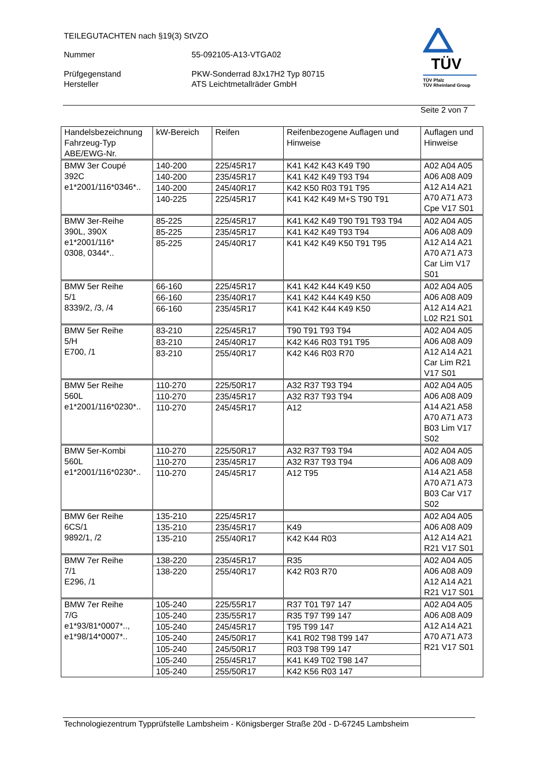TEILEGUTACHTEN nach §19(3) StVZO
Nummer 55-092105-A13-VTGA02
Prüfgegenstand PKW-Sonderrad 8Jx17H2 Typ 80715
Hersteller ATS Leichtmetallräder GmbH
TÜV
TÜV Pfalz
TÜV Rheinland Group
Seite 2 von 7
| Handelsbezeichnung Fahrzeug-Typ ABE/EWG-Nr. | kW-Bereich | Reifen | Reifenbezogene Auflagen und Hinweise | Auflagen und Hinweise |
| BMW 3er Coupé 392C e1*2001/116*0346*.. | 140-200 | 225/45R17 | K41 K42 K43 K49 T90 | A02 A04 A05 A06 A08 A09 A12 A14 A21 A70 A71 A73 Cpe V17 S01 |
| | 140-200 | 235/45R17 | K41 K42 K49 T93 T94 | |
| | 140-200 | 245/40R17 | K42 K50 R03 T91 T95 | |
| | 140-225 | 225/45R17 | K41 K42 K49 M+S T90 T91 | |
| BMW 3er-Reihe 390L, 390X e1*2001/116* 0308, 0344*.. | 85-225 | 225/45R17 | K41 K42 K49 T90 T91 T93 T94 | A02 A04 A05 A06 A08 A09 A12 A14 A21 A70 A71 A73 Car Lim V17 S01 |
| | 85-225 | 235/45R17 | K41 K42 K49 T93 T94 | |
| | 85-225 | 245/40R17 | K41 K42 K49 K50 T91 T95 | |
| BMW 5er Reihe 5/1 8339/2, /3, /4 | 66-160 | 225/45R17 | K41 K42 K44 K49 K50 | A02 A04 A05 A06 A08 A09 A12 A14 A21 L02 R21 S01 |
| | 66-160 | 235/40R17 | K41 K42 K44 K49 K50 | |
| | 66-160 | 235/45R17 | K41 K42 K44 K49 K50 | |
| BMW 5er Reihe 5/H E700, /1 | 83-210 | 225/45R17 | T90 T91 T93 T94 | A02 A04 A05 A06 A08 A09 A12 A14 A21 Car Lim R21 V17 S01 |
| | 83-210 | 245/40R17 | K42 K46 R03 T91 T95 | |
| | 83-210 | 255/40R17 | K42 K46 R03 R70 | |
| BMW 5er Reihe 560L e1*2001/116*0230*.. | 110-270 | 225/50R17 | A32 R37 T93 T94 | A02 A04 A05 A06 A08 A09 A14 A21 A58 A70 A71 A73 B03 Lim V17 S02 |
| | 110-270 | 235/45R17 | A32 R37 T93 T94 | |
| | 110-270 | 245/45R17 | A12 | |
| BMW 5er-Kombi 560L e1*2001/116*0230*.. | 110-270 | 225/50R17 | A32 R37 T93 T94 | A02 A04 A05 A06 A08 A09 A14 A21 A58 A70 A71 A73 B03 Car V17 S02 |
| | 110-270 | 235/45R17 | A32 R37 T93 T94 | |
| | 110-270 | 245/45R17 | A12 T95 | |
| BMW 6er Reihe 6CS/1 9892/1, /2 | 135-210 | 225/45R17 | | A02 A04 A05 A06 A08 A09 A12 A14 A21 R21 V17 S01 |
| | 135-210 | 235/45R17 | K49 | |
| | 135-210 | 255/40R17 | K42 K44 R03 | |
| BMW 7er Reihe 7/1 E296, /1 | 138-220 | 235/45R17 | R35 | A02 A04 A05 A06 A08 A09 A12 A14 A21 R21 V17 S01 |
| | 138-220 | 255/40R17 | K42 R03 R70 | |
| BMW 7er Reihe 7/G e1*93/81*0007*.., e1*98/14*0007*.. | 105-240 | 225/55R17 | R37 T01 T97 147 | A02 A04 A05 A06 A08 A09 A12 A14 A21 A70 A71 A73 R21 V17 S01 |
| | 105-240 | 235/55R17 | R35 T97 T99 147 | |
| | 105-240 | 245/45R17 | T95 T99 147 | |
| | 105-240 | 245/50R17 | K41 R02 T98 T99 147 | |
| | 105-240 | 245/50R17 | R03 T98 T99 147 | |
| | 105-240 | 255/45R17 | K41 K49 T02 T98 147 | |
| | 105-240 | 255/50R17 | K42 K56 R03 147 | |
Technologiezentrum Typprüfstelle Lambsheim - Königsberger Straße 20d - D-67245 Lambsheim